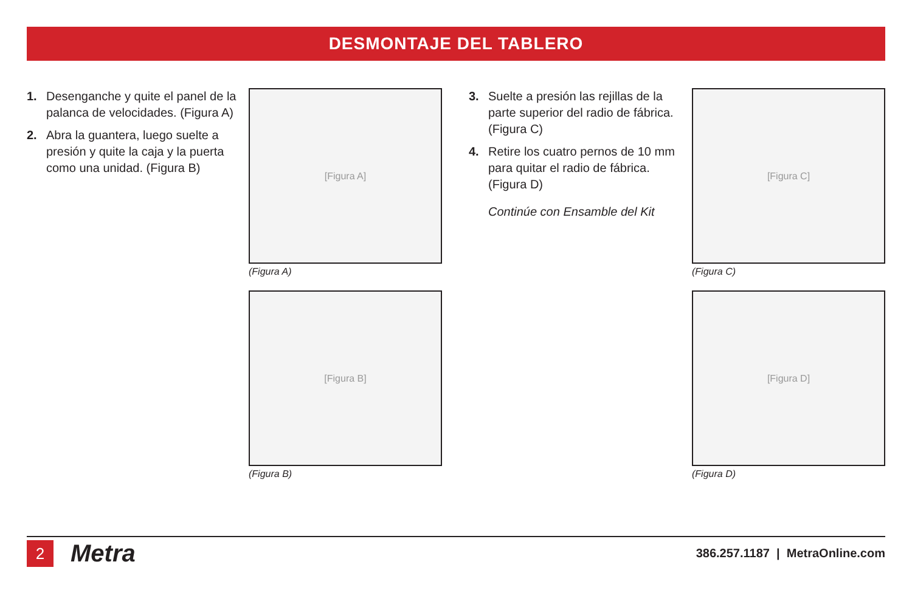DESMONTAJE DEL TABLERO
1. Desenganche y quite el panel de la palanca de velocidades. (Figura A)
2. Abra la guantera, luego suelte a presión y quite la caja y la puerta como una unidad. (Figura B)
[Figura A]
(Figura A)
[Figura B]
(Figura B)
3. Suelte a presión las rejillas de la parte superior del radio de fábrica. (Figura C)
4. Retire los cuatro pernos de 10 mm para quitar el radio de fábrica. (Figura D)
Continúe con Ensamble del Kit
[Figura C]
(Figura C)
[Figura D]
(Figura D)
2
Metra
386.257.1187 | MetraOnline.com